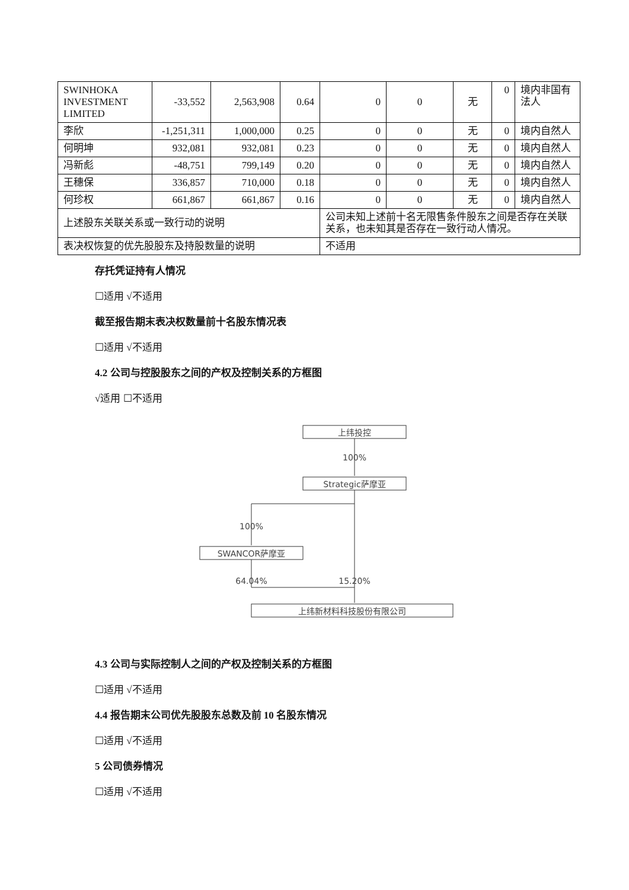| SWINHOKA INVESTMENT LIMITED | -33,552 | 2,563,908 | 0.64 | 0 | 0 | 无 | 0 | 境内非国有法人 |
| 李欣 | -1,251,311 | 1,000,000 | 0.25 | 0 | 0 | 无 | 0 | 境内自然人 |
| 何明坤 | 932,081 | 932,081 | 0.23 | 0 | 0 | 无 | 0 | 境内自然人 |
| 冯新彪 | -48,751 | 799,149 | 0.20 | 0 | 0 | 无 | 0 | 境内自然人 |
| 王穗保 | 336,857 | 710,000 | 0.18 | 0 | 0 | 无 | 0 | 境内自然人 |
| 何珍权 | 661,867 | 661,867 | 0.16 | 0 | 0 | 无 | 0 | 境内自然人 |
| 上述股东关联关系或一致行动的说明 | | | | 公司未知上述前十名无限售条件股东之间是否存在关联关系，也未知其是否存在一致行动人情况。 | | | | |
| 表决权恢复的优先股股东及持股数量的说明 | | | | 不适用 | | | | |
存托凭证持有人情况
☐适用 √不适用
截至报告期末表决权数量前十名股东情况表
☐适用 √不适用
4.2 公司与控股股东之间的产权及控制关系的方框图
√适用 ☐不适用
上纬投控
100%
Strategic萨摩亚
100%
SWANCOR萨摩亚
64.04%
15.20%
上纬新材料科技股份有限公司
4.3 公司与实际控制人之间的产权及控制关系的方框图
☐适用 √不适用
4.4 报告期末公司优先股股东总数及前 10 名股东情况
☐适用 √不适用
5 公司债券情况
☐适用 √不适用